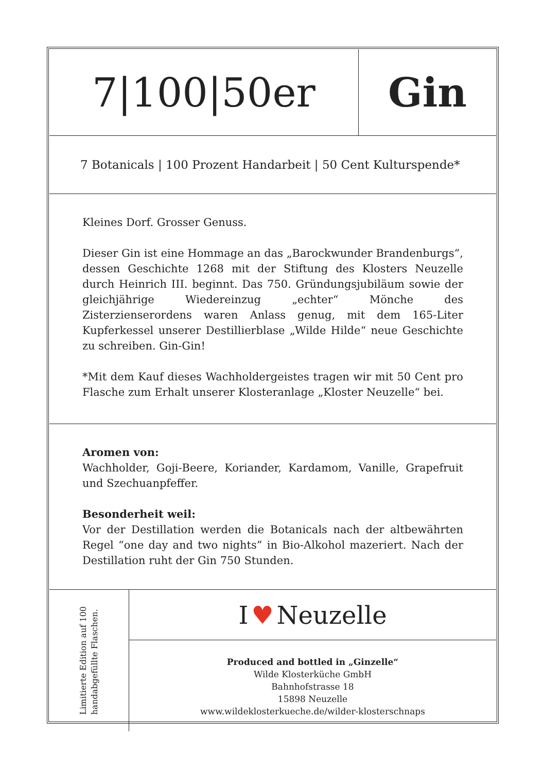7|100|50er Gin
7 Botanicals | 100 Prozent Handarbeit | 50 Cent Kulturspende*
Kleines Dorf. Grosser Genuss.
Dieser Gin ist eine Hommage an das „Barockwunder Brandenburgs“, dessen Geschichte 1268 mit der Stiftung des Klosters Neuzelle durch Heinrich III. beginnt. Das 750. Gründungsjubiläum sowie der gleichjährige Wiedereinzug „echter“ Mönche des Zisterzienserordens waren Anlass genug, mit dem 165-Liter Kupferkessel unserer Destillierblase „Wilde Hilde“ neue Geschichte zu schreiben. Gin-Gin!
*Mit dem Kauf dieses Wachholdergeistes tragen wir mit 50 Cent pro Flasche zum Erhalt unserer Klosteranlage „Kloster Neuzelle“ bei.
Aromen von:
Wachholder, Goji-Beere, Koriander, Kardamom, Vanille, Grapefruit und Szechuanpfeffer.
Besonderheit weil:
Vor der Destillation werden die Botanicals nach der altbewährten Regel “one day and two nights” in Bio-Alkohol mazeriert. Nach der Destillation ruht der Gin 750 Stunden.
Limitierte Edition auf 100
handabgefüllte Flaschen.
I ♥ Neuzelle
Produced and bottled in „Ginzelle“
Wilde Klosterküche GmbH
Bahnhofstrasse 18
15898 Neuzelle
www.wildeklosterkueche.de/wilder-klosterschnaps